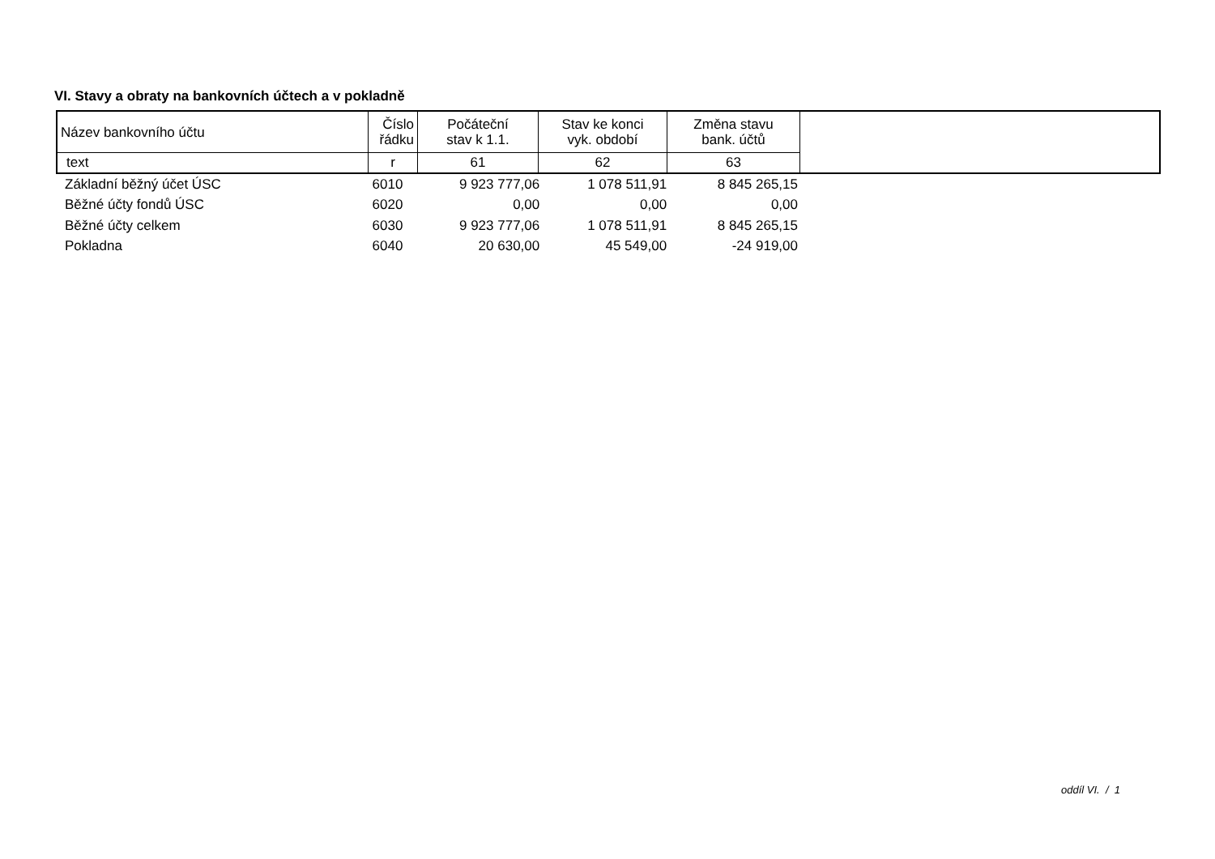VI. Stavy a obraty na bankovních účtech a v pokladně
| Název bankovního účtu | Číslo řádku | Počáteční stav k 1.1. | Stav ke konci vyk. období | Změna stavu bank. účtů | |
| --- | --- | --- | --- | --- | --- |
| text | r | 61 | 62 | 63 | |
| Základní běžný účet ÚSC | 6010 | 9 923 777,06 | 1 078 511,91 | 8 845 265,15 |
| Běžné účty fondů ÚSC | 6020 | 0,00 | 0,00 | 0,00 |
| Běžné účty celkem | 6030 | 9 923 777,06 | 1 078 511,91 | 8 845 265,15 |
| Pokladna | 6040 | 20 630,00 | 45 549,00 | -24 919,00 |
oddíl VI. / 1